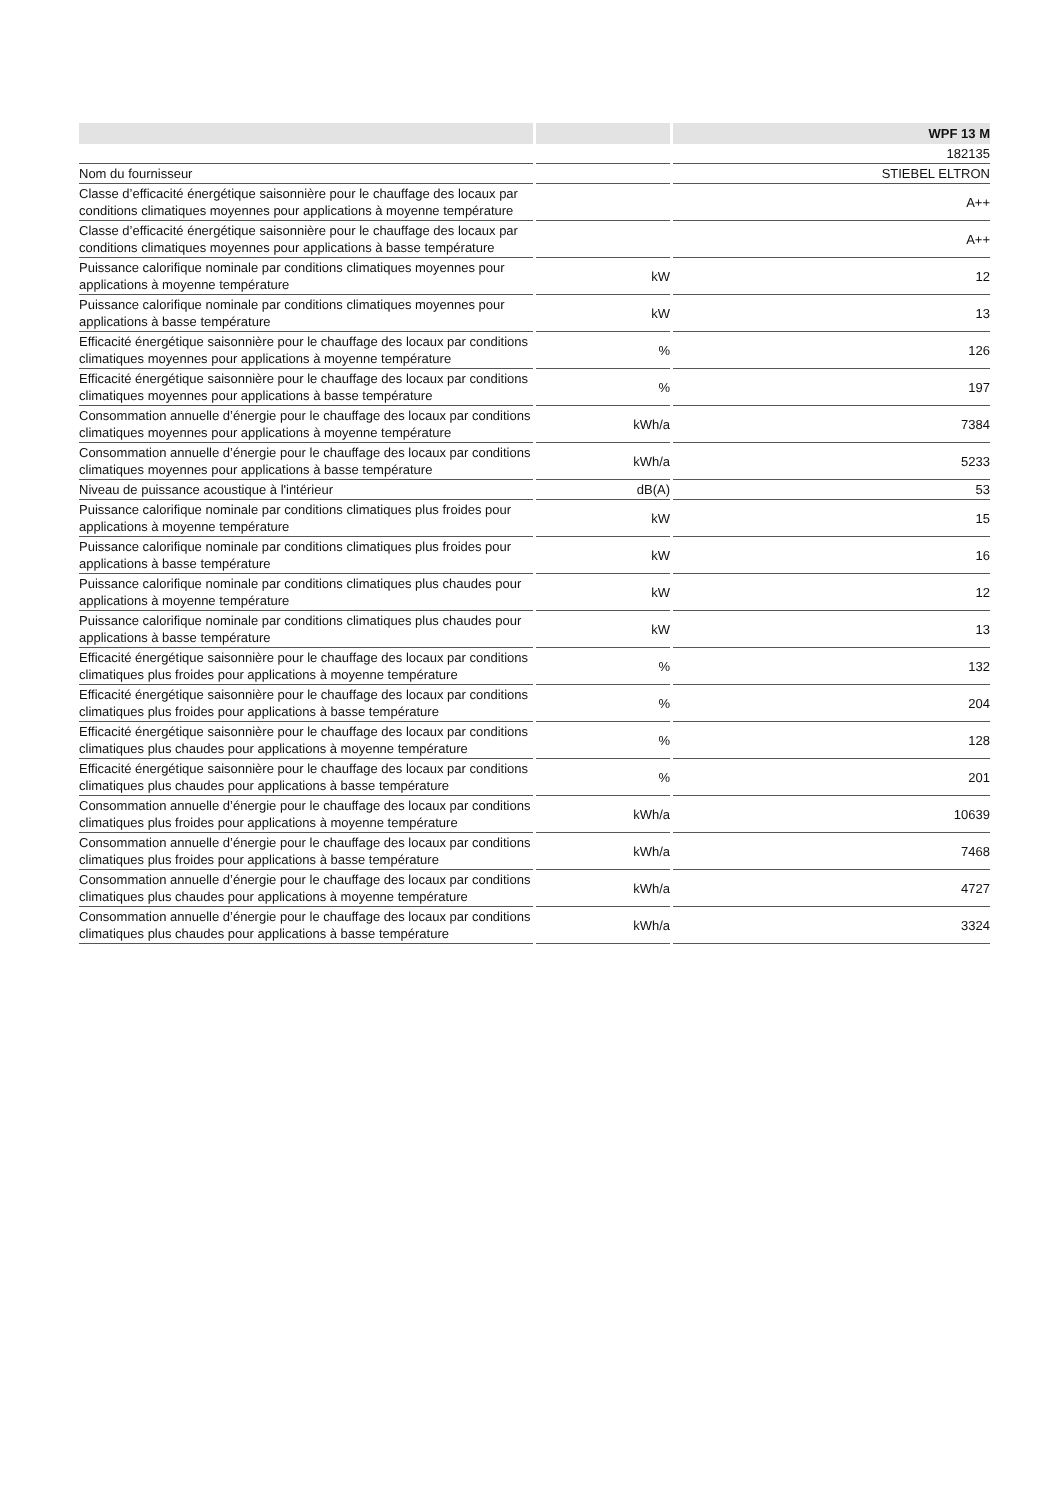| | | WPF 13 M |
| --- | --- | --- |
| | | 182135 |
| Nom du fournisseur | | STIEBEL ELTRON |
| Classe d’efficacité énergétique saisonnière pour le chauffage des locaux par conditions climatiques moyennes pour applications à moyenne température | | A++ |
| Classe d’efficacité énergétique saisonnière pour le chauffage des locaux par conditions climatiques moyennes pour applications à basse température | | A++ |
| Puissance calorifique nominale par conditions climatiques moyennes pour applications à moyenne température | kW | 12 |
| Puissance calorifique nominale par conditions climatiques moyennes pour applications à basse température | kW | 13 |
| Efficacité énergétique saisonnière pour le chauffage des locaux par conditions climatiques moyennes pour applications à moyenne température | % | 126 |
| Efficacité énergétique saisonnière pour le chauffage des locaux par conditions climatiques moyennes pour applications à basse température | % | 197 |
| Consommation annuelle d’énergie pour le chauffage des locaux par conditions climatiques moyennes pour applications à moyenne température | kWh/a | 7384 |
| Consommation annuelle d’énergie pour le chauffage des locaux par conditions climatiques moyennes pour applications à basse température | kWh/a | 5233 |
| Niveau de puissance acoustique à l'intérieur | dB(A) | 53 |
| Puissance calorifique nominale par conditions climatiques plus froides pour applications à moyenne température | kW | 15 |
| Puissance calorifique nominale par conditions climatiques plus froides pour applications à basse température | kW | 16 |
| Puissance calorifique nominale par conditions climatiques plus chaudes pour applications à moyenne température | kW | 12 |
| Puissance calorifique nominale par conditions climatiques plus chaudes pour applications à basse température | kW | 13 |
| Efficacité énergétique saisonnière pour le chauffage des locaux par conditions climatiques plus froides pour applications à moyenne température | % | 132 |
| Efficacité énergétique saisonnière pour le chauffage des locaux par conditions climatiques plus froides pour applications à basse température | % | 204 |
| Efficacité énergétique saisonnière pour le chauffage des locaux par conditions climatiques plus chaudes pour applications à moyenne température | % | 128 |
| Efficacité énergétique saisonnière pour le chauffage des locaux par conditions climatiques plus chaudes pour applications à basse température | % | 201 |
| Consommation annuelle d’énergie pour le chauffage des locaux par conditions climatiques plus froides pour applications à moyenne température | kWh/a | 10639 |
| Consommation annuelle d’énergie pour le chauffage des locaux par conditions climatiques plus froides pour applications à basse température | kWh/a | 7468 |
| Consommation annuelle d’énergie pour le chauffage des locaux par conditions climatiques plus chaudes pour applications à moyenne température | kWh/a | 4727 |
| Consommation annuelle d’énergie pour le chauffage des locaux par conditions climatiques plus chaudes pour applications à basse température | kWh/a | 3324 |